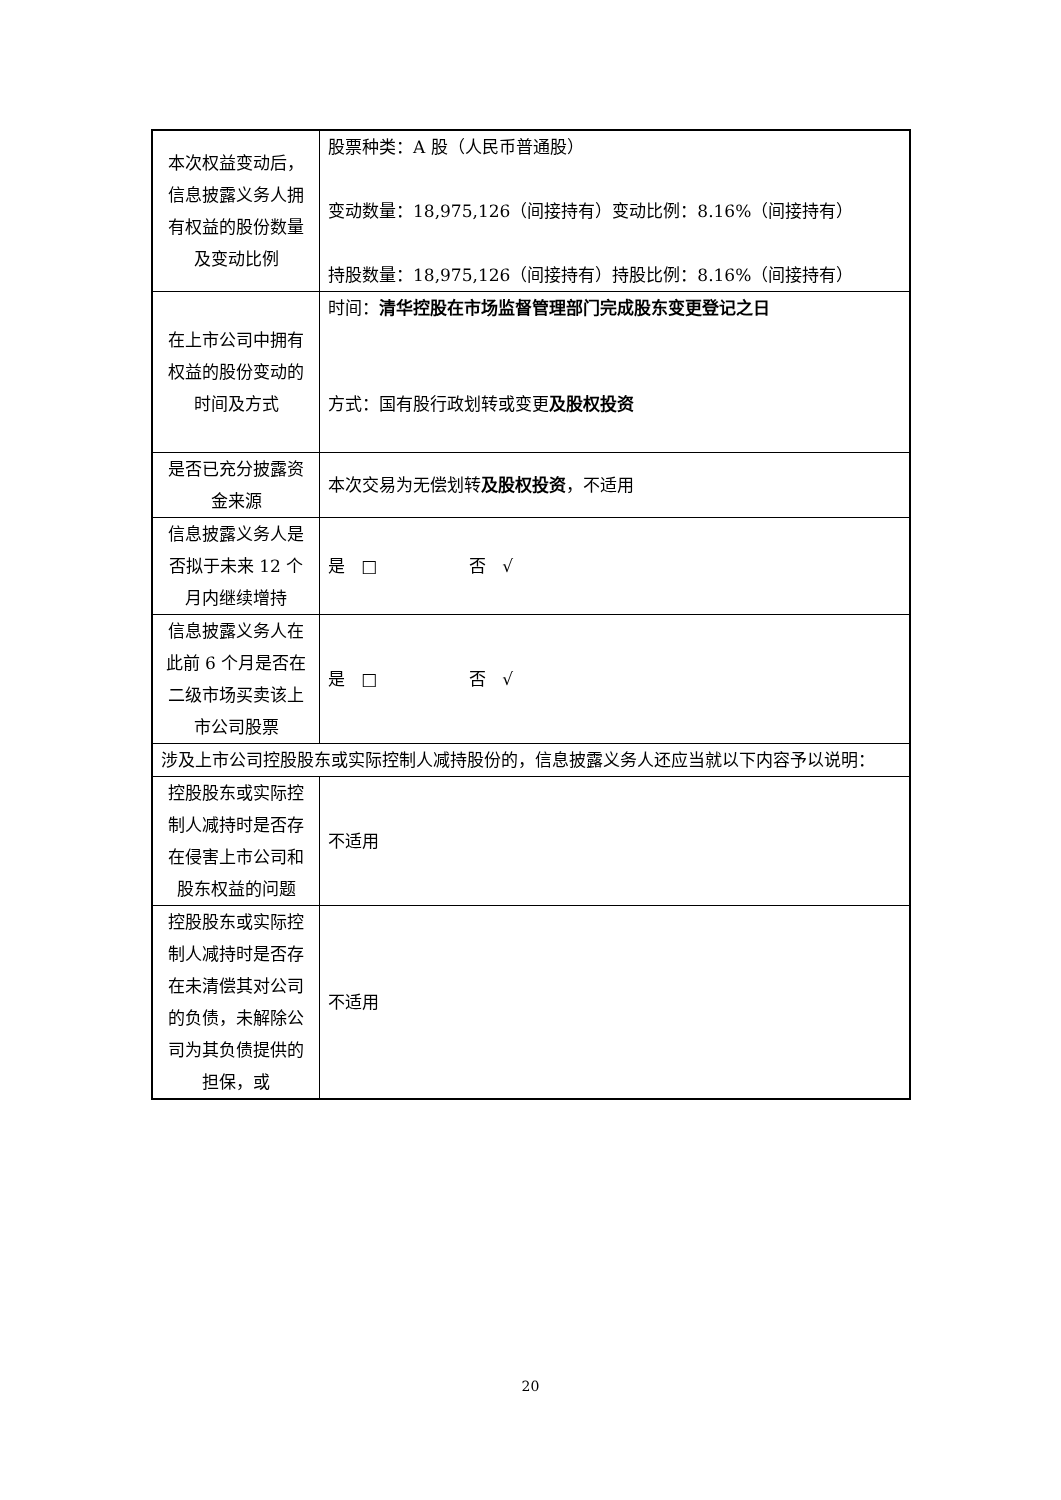| 本次权益变动后，信息披露义务人拥有权益的股份数量及变动比例 | 股票种类：A 股（人民币普通股） 变动数量：18,975,126（间接持有）变动比例：8.16%（间接持有） 持股数量：18,975,126（间接持有）持股比例：8.16%（间接持有） |
| 在上市公司中拥有权益的股份变动的时间及方式 | 时间： 清华控股在市场监督管理部门完成股东变更登记之日 方式：国有股行政划转或变更 及股权投资 |
| 是否已充分披露资金来源 | 本次交易为无偿划转 及股权投资 ，不适用 |
| 信息披露义务人是否拟于未来 12 个月内继续增持 | 是 □ 否 √ |
| 信息披露义务人在此前 6 个月是否在二级市场买卖该上市公司股票 | 是 □ 否 √ |
| 涉及上市公司控股股东或实际控制人减持股份的，信息披露义务人还应当就以下内容予以说明： | |
| 控股股东或实际控制人减持时是否存在侵害上市公司和股东权益的问题 | 不适用 |
| 控股股东或实际控制人减持时是否存在未清偿其对公司的负债，未解除公司为其负债提供的担保，或 | 不适用 |
20